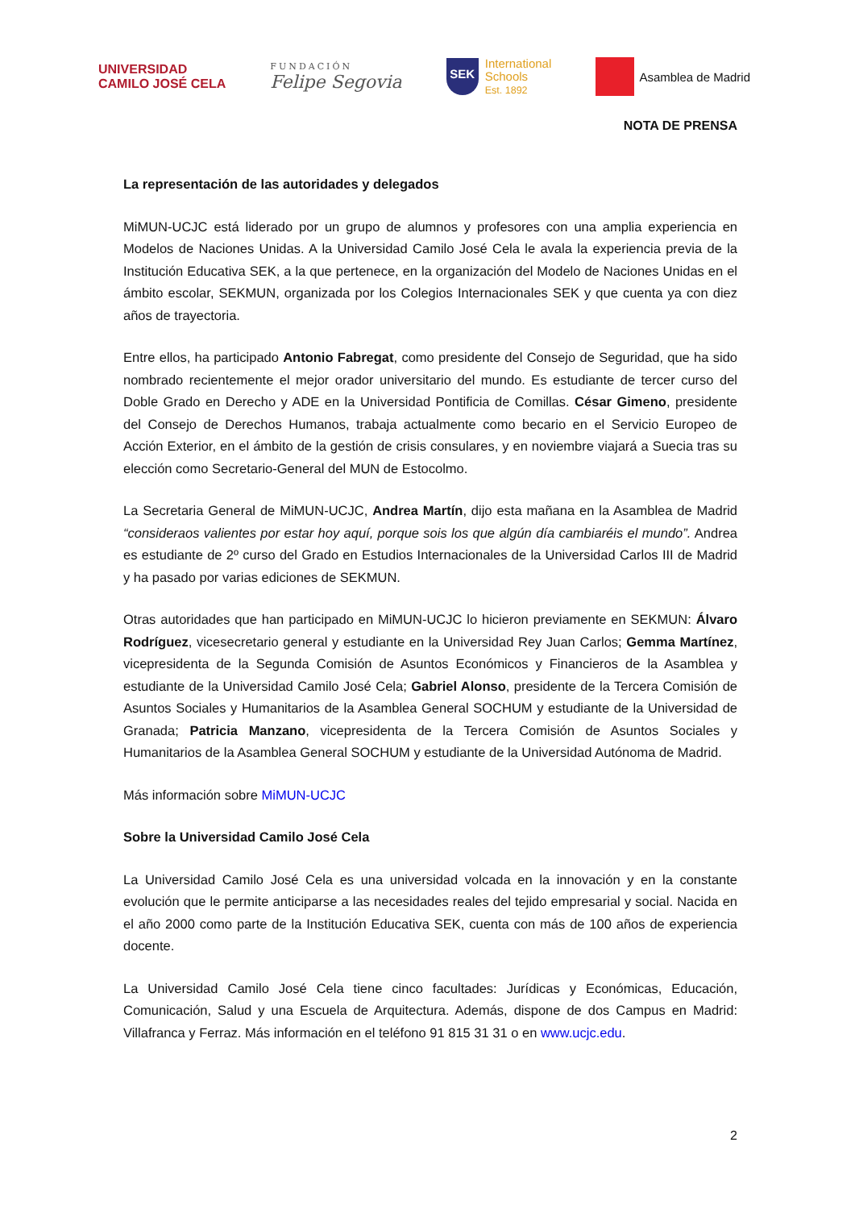UNIVERSIDAD
CAMILO JOSÉ CELA
FUNDACIÓN
Felipe Segovia
SEK
International
Schools
Est. 1892
Asamblea de Madrid
NOTA DE PRENSA
La representación de las autoridades y delegados
MiMUN-UCJC está liderado por un grupo de alumnos y profesores con una amplia experiencia en Modelos de Naciones Unidas. A la Universidad Camilo José Cela le avala la experiencia previa de la Institución Educativa SEK, a la que pertenece, en la organización del Modelo de Naciones Unidas en el ámbito escolar, SEKMUN, organizada por los Colegios Internacionales SEK y que cuenta ya con diez años de trayectoria.
Entre ellos, ha participado Antonio Fabregat, como presidente del Consejo de Seguridad, que ha sido nombrado recientemente el mejor orador universitario del mundo. Es estudiante de tercer curso del Doble Grado en Derecho y ADE en la Universidad Pontificia de Comillas. César Gimeno, presidente del Consejo de Derechos Humanos, trabaja actualmente como becario en el Servicio Europeo de Acción Exterior, en el ámbito de la gestión de crisis consulares, y en noviembre viajará a Suecia tras su elección como Secretario-General del MUN de Estocolmo.
La Secretaria General de MiMUN-UCJC, Andrea Martín, dijo esta mañana en la Asamblea de Madrid “consideraos valientes por estar hoy aquí, porque sois los que algún día cambiaréis el mundo”. Andrea es estudiante de 2º curso del Grado en Estudios Internacionales de la Universidad Carlos III de Madrid y ha pasado por varias ediciones de SEKMUN.
Otras autoridades que han participado en MiMUN-UCJC lo hicieron previamente en SEKMUN: Álvaro Rodríguez, vicesecretario general y estudiante en la Universidad Rey Juan Carlos; Gemma Martínez, vicepresidenta de la Segunda Comisión de Asuntos Económicos y Financieros de la Asamblea y estudiante de la Universidad Camilo José Cela; Gabriel Alonso, presidente de la Tercera Comisión de Asuntos Sociales y Humanitarios de la Asamblea General SOCHUM y estudiante de la Universidad de Granada; Patricia Manzano, vicepresidenta de la Tercera Comisión de Asuntos Sociales y Humanitarios de la Asamblea General SOCHUM y estudiante de la Universidad Autónoma de Madrid.
Más información sobre MiMUN-UCJC
Sobre la Universidad Camilo José Cela
La Universidad Camilo José Cela es una universidad volcada en la innovación y en la constante evolución que le permite anticiparse a las necesidades reales del tejido empresarial y social. Nacida en el año 2000 como parte de la Institución Educativa SEK, cuenta con más de 100 años de experiencia docente.
La Universidad Camilo José Cela tiene cinco facultades: Jurídicas y Económicas, Educación, Comunicación, Salud y una Escuela de Arquitectura. Además, dispone de dos Campus en Madrid: Villafranca y Ferraz. Más información en el teléfono 91 815 31 31 o en www.ucjc.edu.
2